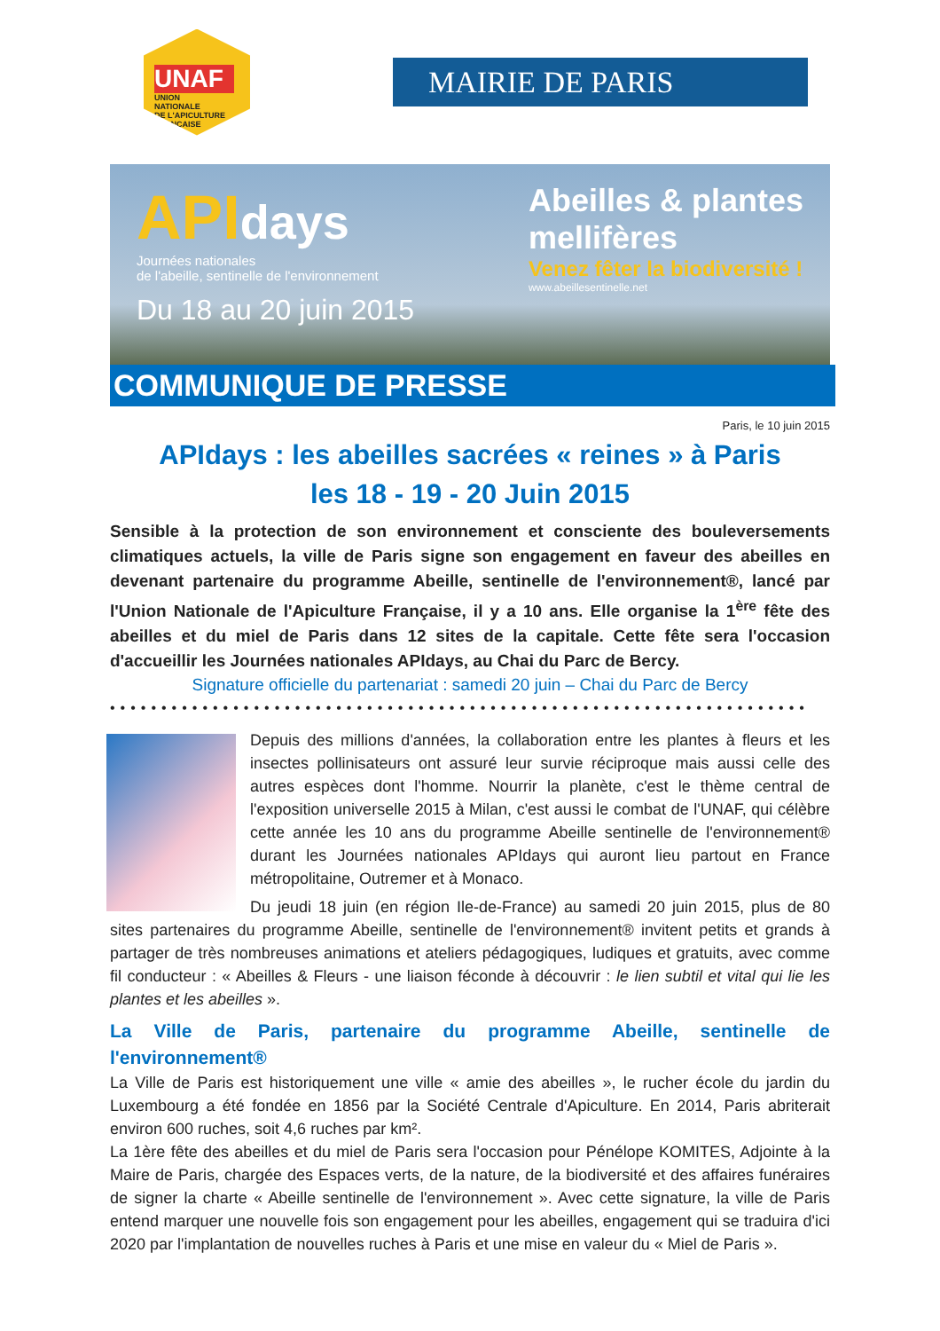UNAF
UNION
NATIONALE
DE L'APICULTURE
FRANÇAISE
MAIRIE DE PARIS
APIdays
Journées nationales
de l'abeille, sentinelle de l'environnement
Du 18 au 20 juin 2015
Abeilles & plantes
mellifères
Venez fêter la biodiversité !
www.abeillesentinelle.net
COMMUNIQUE DE PRESSE
Paris, le 10 juin 2015
APIdays : les abeilles sacrées « reines » à Paris
les 18 - 19 - 20 Juin 2015
Sensible à la protection de son environnement et consciente des bouleversements climatiques actuels, la ville de Paris signe son engagement en faveur des abeilles en devenant partenaire du programme Abeille, sentinelle de l'environnement®, lancé par l'Union Nationale de l'Apiculture Française, il y a 10 ans. Elle organise la 1<sup>ère</sup> fête des abeilles et du miel de Paris dans 12 sites de la capitale. Cette fête sera l'occasion d'accueillir les Journées nationales APIdays, au Chai du Parc de Bercy.
Signature officielle du partenariat : samedi 20 juin – Chai du Parc de Bercy
••••••••••••••••••••••••••••••••••••••••••••••••••••••••••••••••••••
Depuis des millions d'années, la collaboration entre les plantes à fleurs et les insectes pollinisateurs ont assuré leur survie réciproque mais aussi celle des autres espèces dont l'homme. Nourrir la planète, c'est le thème central de l'exposition universelle 2015 à Milan, c'est aussi le combat de l'UNAF, qui célèbre cette année les 10 ans du programme Abeille sentinelle de l'environnement® durant les Journées nationales APIdays qui auront lieu partout en France métropolitaine, Outremer et à Monaco.
Du jeudi 18 juin (en région Ile-de-France) au samedi 20 juin 2015, plus de 80 sites partenaires du programme Abeille, sentinelle de l'environnement® invitent petits et grands à partager de très nombreuses animations et ateliers pédagogiques, ludiques et gratuits, avec comme fil conducteur : « Abeilles & Fleurs - une liaison féconde à découvrir : le lien subtil et vital qui lie les plantes et les abeilles ».
La Ville de Paris, partenaire du programme Abeille, sentinelle de l'environnement®
La Ville de Paris est historiquement une ville « amie des abeilles », le rucher école du jardin du Luxembourg a été fondée en 1856 par la Société Centrale d'Apiculture. En 2014, Paris abriterait environ 600 ruches, soit 4,6 ruches par km².
La 1ère fête des abeilles et du miel de Paris sera l'occasion pour Pénélope KOMITES, Adjointe à la Maire de Paris, chargée des Espaces verts, de la nature, de la biodiversité et des affaires funéraires de signer la charte « Abeille sentinelle de l'environnement ». Avec cette signature, la ville de Paris entend marquer une nouvelle fois son engagement pour les abeilles, engagement qui se traduira d'ici 2020 par l'implantation de nouvelles ruches à Paris et une mise en valeur du « Miel de Paris ».